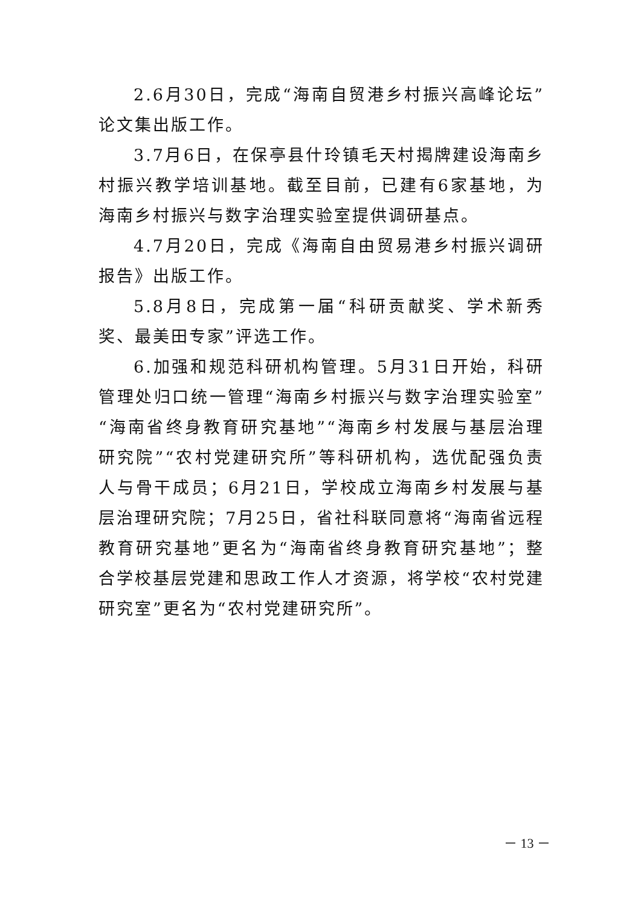2.6月30日，完成“海南自贸港乡村振兴高峰论坛”论文集出版工作。
3.7月6日，在保亭县什玲镇毛天村揭牌建设海南乡村振兴教学培训基地。截至目前，已建有6家基地，为海南乡村振兴与数字治理实验室提供调研基点。
4.7月20日，完成《海南自由贸易港乡村振兴调研报告》出版工作。
5.8月8日，完成第一届“科研贡献奖、学术新秀奖、最美田专家”评选工作。
6.加强和规范科研机构管理。5月31日开始，科研管理处归口统一管理“海南乡村振兴与数字治理实验室”“海南省终身教育研究基地”“海南乡村发展与基层治理研究院”“农村党建研究所”等科研机构，选优配强负责人与骨干成员；6月21日，学校成立海南乡村发展与基层治理研究院；7月25日，省社科联同意将“海南省远程教育研究基地”更名为“海南省终身教育研究基地”；整合学校基层党建和思政工作人才资源，将学校“农村党建研究室”更名为“农村党建研究所”。
－ 13 －